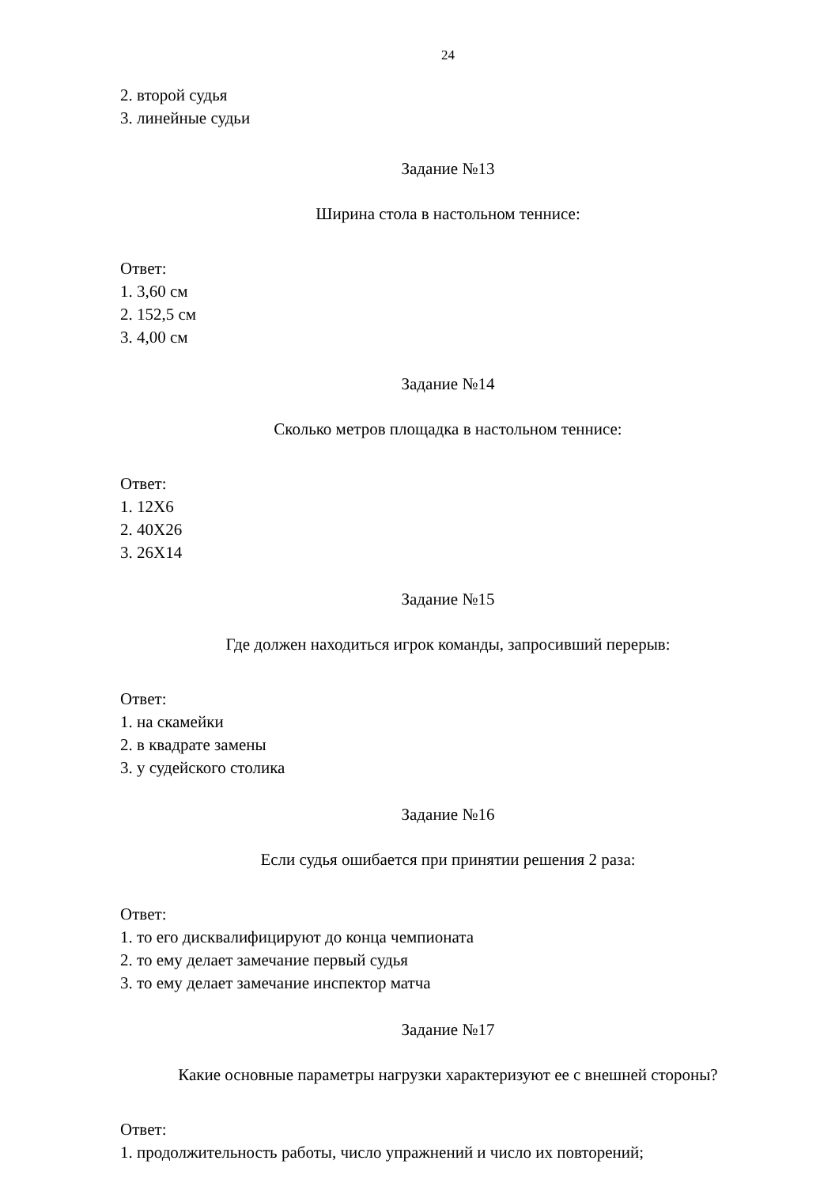24
2. второй судья
3. линейные судьи
Задание №13
Ширина стола в настольном теннисе:
Ответ:
1. 3,60 см
2. 152,5 см
3. 4,00 см
Задание №14
Сколько метров площадка в настольном теннисе:
Ответ:
1. 12Х6
2. 40Х26
3. 26Х14
Задание №15
Где должен находиться игрок команды, запросивший перерыв:
Ответ:
1. на скамейки
2. в квадрате замены
3. у судейского столика
Задание №16
Если судья ошибается при принятии решения 2 раза:
Ответ:
1. то его дисквалифицируют до конца чемпионата
2. то ему делает замечание первый судья
3. то ему делает замечание инспектор матча
Задание №17
Какие основные параметры нагрузки характеризуют ее с внешней стороны?
Ответ:
1. продолжительность работы, число упражнений и число их повторений;